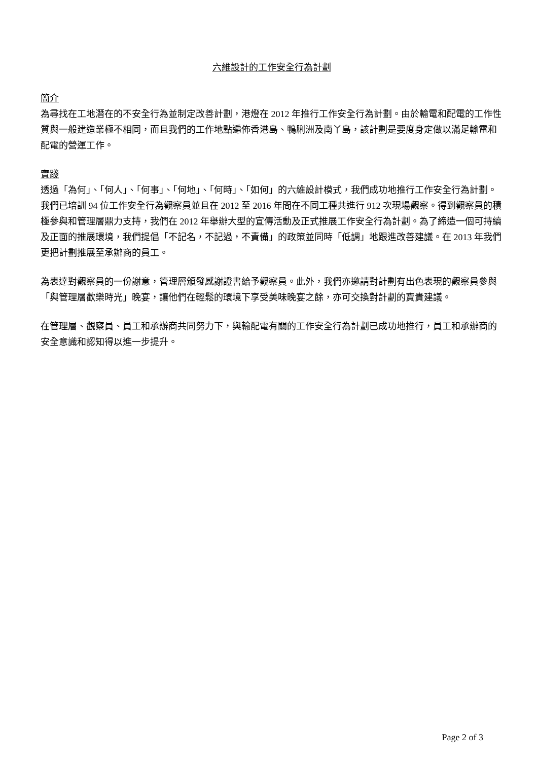六維設計的工作安全行為計劃
簡介
為尋找在工地潛在的不安全行為並制定改善計劃，港燈在 2012 年推行工作安全行為計劃。由於輸電和配電的工作性質與一般建造業極不相同，而且我們的工作地點遍佈香港島、鴨脷洲及南丫島，該計劃是要度身定做以滿足輸電和配電的營運工作。
實踐
透過「為何」、「何人」、「何事」、「何地」、「何時」、「如何」的六維設計模式，我們成功地推行工作安全行為計劃。我們已培訓 94 位工作安全行為觀察員並且在 2012 至 2016 年間在不同工種共進行 912 次現場觀察。得到觀察員的積極參與和管理層鼎力支持，我們在 2012 年舉辦大型的宣傳活動及正式推展工作安全行為計劃。為了締造一個可持續及正面的推展環境，我們提倡「不記名，不記過，不責備」的政策並同時「低調」地跟進改善建議。在 2013 年我們更把計劃推展至承辦商的員工。
為表達對觀察員的一份謝意，管理層頒發感謝證書給予觀察員。此外，我們亦邀請對計劃有出色表現的觀察員參與「與管理層歡樂時光」晚宴，讓他們在輕鬆的環境下享受美味晚宴之餘，亦可交換對計劃的寶貴建議。
在管理層、觀察員、員工和承辦商共同努力下，與輸配電有關的工作安全行為計劃已成功地推行，員工和承辦商的安全意識和認知得以進一步提升。
Page 2 of 3